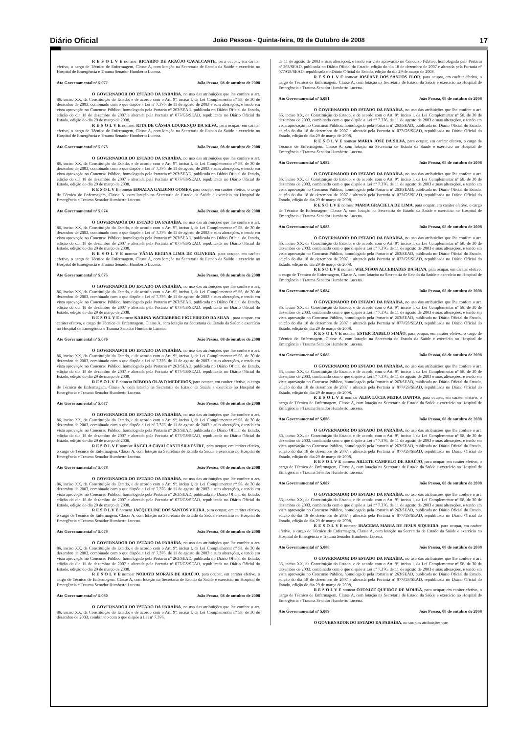Diário Oficial João Pessoa - Quinta-feira, 09 de Outubro de 2008 17
R E S O L V E nomear RICARDO DE ARAÚJO CAVALCANTE, para ocupar, em caráter efetivo, o cargo de Técnico de Enfermagem, Classe A, com lotação na Secretaria de Estado da Saúde e exercício no Hospital de Emergência e Trauma Senador Humberto Lucena.
Ato Governamental nº 5.072 João Pessoa, 08 de outubro de 2008
O GOVERNADOR DO ESTADO DA PARAÍBA, no uso das atribuições que lhe confere o art. 86, inciso XX, da Constituição do Estado, e de acordo com o Art. 9º, inciso I, da Lei Complementar nº 58, de 30 de dezembro de 2003, combinado com o que dispõe a Lei nº 7.376, de 11 de agosto de 2003 e suas alterações, e tendo em vista aprovação no Concurso Público, homologado pela Portaria nº 263/SEAD, publicada no Diário Oficial do Estado, edição do dia 18 de dezembro de 2007 e alterada pela Portaria nº 077/GS/SEAD, republicada no Diário Oficial do Estado, edição do dia 29 de março de 2008,
R E S O L V E nomear RITA DE CÁSSIA LOURENÇO DA SILVA, para ocupar, em caráter efetivo, o cargo de Técnico de Enfermagem, Classe A, com lotação na Secretaria de Estado da Saúde e exercício no Hospital de Emergência e Trauma Senador Humberto Lucena.
Ato Governamental nº 5.073 João Pessoa, 08 de outubro de 2008
O GOVERNADOR DO ESTADO DA PARAÍBA, no uso das atribuições que lhe confere o art. 86, inciso XX, da Constituição do Estado, e de acordo com o Art. 9º, inciso I, da Lei Complementar nº 58, de 30 de dezembro de 2003, combinado com o que dispõe a Lei nº 7.376, de 11 de agosto de 2003 e suas alterações, e tendo em vista aprovação no Concurso Público, homologado pela Portaria nº 263/SEAD, publicada no Diário Oficial do Estado, edição do dia 18 de dezembro de 2007 e alterada pela Portaria nº 077/GS/SEAD, republicada no Diário Oficial do Estado, edição do dia 29 de março de 2008,
R E S O L V E nomear EDNALVA GALDINO GOMES, para ocupar, em caráter efetivo, o cargo de Técnico de Enfermagem, Classe A, com lotação na Secretaria de Estado da Saúde e exercício no Hospital de Emergência e Trauma Senador Humberto Lucena.
Ato Governamental nº 5.074 João Pessoa, 08 de outubro de 2008
O GOVERNADOR DO ESTADO DA PARAÍBA, no uso das atribuições que lhe confere o art. 86, inciso XX, da Constituição do Estado, e de acordo com o Art. 9º, inciso I, da Lei Complementar nº 58, de 30 de dezembro de 2003, combinado com o que dispõe a Lei nº 7.376, de 11 de agosto de 2003 e suas alterações, e tendo em vista aprovação no Concurso Público, homologado pela Portaria nº 263/SEAD, publicada no Diário Oficial do Estado, edição do dia 18 de dezembro de 2007 e alterada pela Portaria nº 077/GS/SEAD, republicada no Diário Oficial do Estado, edição do dia 29 de março de 2008,
R E S O L V E nomear VÂNIA REGINA LIMA DE OLIVEIRA, para ocupar, em caráter efetivo, o cargo de Técnico de Enfermagem, Classe A, com lotação na Secretaria de Estado da Saúde e exercício no Hospital de Emergência e Trauma Senador Humberto Lucena.
Ato Governamental nº 5.075 João Pessoa, 08 de outubro de 2008
O GOVERNADOR DO ESTADO DA PARAÍBA, no uso das atribuições que lhe confere o art. 86, inciso XX, da Constituição do Estado, e de acordo com o Art. 9º, inciso I, da Lei Complementar nº 58, de 30 de dezembro de 2003, combinado com o que dispõe a Lei nº 7.376, de 11 de agosto de 2003 e suas alterações, e tendo em vista aprovação no Concurso Público, homologado pela Portaria nº 263/SEAD, publicada no Diário Oficial do Estado, edição do dia 18 de dezembro de 2007 e alterada pela Portaria nº 077/GS/SEAD, republicada no Diário Oficial do Estado, edição do dia 29 de março de 2008,
R E S O L V E nomear KARINA WACEMBERG FIGUEIREDO DA SILVA , para ocupar, em caráter efetivo, o cargo de Técnico de Enfermagem, Classe A, com lotação na Secretaria de Estado da Saúde e exercício no Hospital de Emergência e Trauma Senador Humberto Lucena.
Ato Governamental nº 5.076 João Pessoa, 08 de outubro de 2008
O GOVERNADOR DO ESTADO DA PARAÍBA, no uso das atribuições que lhe confere o art. 86, inciso XX, da Constituição do Estado, e de acordo com o Art. 9º, inciso I, da Lei Complementar nº 58, de 30 de dezembro de 2003, combinado com o que dispõe a Lei nº 7.376, de 11 de agosto de 2003 e suas alterações, e tendo em vista aprovação no Concurso Público, homologado pela Portaria nº 263/SEAD, publicada no Diário Oficial do Estado, edição do dia 18 de dezembro de 2007 e alterada pela Portaria nº 077/GS/SEAD, republicada no Diário Oficial do Estado, edição do dia 29 de março de 2008,
R E S O L V E nomear DÉBORA OLAVO MEDEIROS, para ocupar, em caráter efetivo, o cargo de Técnico de Enfermagem, Classe A, com lotação na Secretaria de Estado da Saúde e exercício no Hospital de Emergência e Trauma Senador Humberto Lucena.
Ato Governamental nº 5.077 João Pessoa, 08 de outubro de 2008
O GOVERNADOR DO ESTADO DA PARAÍBA, no uso das atribuições que lhe confere o art. 86, inciso XX, da Constituição do Estado, e de acordo com o Art. 9º, inciso I, da Lei Complementar nº 58, de 30 de dezembro de 2003, combinado com o que dispõe a Lei nº 7.376, de 11 de agosto de 2003 e suas alterações, e tendo em vista aprovação no Concurso Público, homologado pela Portaria nº 263/SEAD, publicada no Diário Oficial do Estado, edição do dia 18 de dezembro de 2007 e alterada pela Portaria nº 077/GS/SEAD, republicada no Diário Oficial do Estado, edição do dia 29 de março de 2008,
R E S O L V E nomear ÂNGELA CAVALCANTI SILVESTRE, para ocupar, em caráter efetivo, o cargo de Técnico de Enfermagem, Classe A, com lotação na Secretaria de Estado da Saúde e exercício no Hospital de Emergência e Trauma Senador Humberto Lucena.
Ato Governamental nº 5.078 João Pessoa, 08 de outubro de 2008
O GOVERNADOR DO ESTADO DA PARAÍBA, no uso das atribuições que lhe confere o art. 86, inciso XX, da Constituição do Estado, e de acordo com o Art. 9º, inciso I, da Lei Complementar nº 58, de 30 de dezembro de 2003, combinado com o que dispõe a Lei nº 7.376, de 11 de agosto de 2003 e suas alterações, e tendo em vista aprovação no Concurso Público, homologado pela Portaria nº 263/SEAD, publicada no Diário Oficial do Estado, edição do dia 18 de dezembro de 2007 e alterada pela Portaria nº 077/GS/SEAD, republicada no Diário Oficial do Estado, edição do dia 29 de março de 2008,
R E S O L V E nomear JACQUELINE DOS SANTOS VIEIRA, para ocupar, em caráter efetivo, o cargo de Técnico de Enfermagem, Classe A, com lotação na Secretaria de Estado da Saúde e exercício no Hospital de Emergência e Trauma Senador Humberto Lucena.
Ato Governamental nº 5.079 João Pessoa, 08 de outubro de 2008
O GOVERNADOR DO ESTADO DA PARAÍBA, no uso das atribuições que lhe confere o art. 86, inciso XX, da Constituição do Estado, e de acordo com o Art. 9º, inciso I, da Lei Complementar nº 58, de 30 de dezembro de 2003, combinado com o que dispõe a Lei nº 7.376, de 11 de agosto de 2003 e suas alterações, e tendo em vista aprovação no Concurso Público, homologado pela Portaria nº 263/SEAD, publicada no Diário Oficial do Estado, edição do dia 18 de dezembro de 2007 e alterada pela Portaria nº 077/GS/SEAD, republicada no Diário Oficial do Estado, edição do dia 29 de março de 2008,
R E S O L V E nomear NORAYD MORAIS DE ARAÚJO, para ocupar, em caráter efetivo, o cargo de Técnico de Enfermagem, Classe A, com lotação na Secretaria de Estado da Saúde e exercício no Hospital de Emergência e Trauma Senador Humberto Lucena.
Ato Governamental nº 5.080 João Pessoa, 08 de outubro de 2008
O GOVERNADOR DO ESTADO DA PARAÍBA, no uso das atribuições que lhe confere o art. 86, inciso XX, da Constituição do Estado, e de acordo com o Art. 9º, inciso I, da Lei Complementar nº 58, de 30 de dezembro de 2003, combinado com o que dispõe a Lei nº 7.376,
de 11 de agosto de 2003 e suas alterações, e tendo em vista aprovação no Concurso Público, homologado pela Portaria nº 263/SEAD, publicada no Diário Oficial do Estado, edição do dia 18 de dezembro de 2007 e alterada pela Portaria nº 077/GS/SEAD, republicada no Diário Oficial do Estado, edição do dia 29 de março de 2008,
R E S O L V E nomear JOSEANE DOS SANTOS FLOR, para ocupar, em caráter efetivo, o cargo de Técnico de Enfermagem, Classe A, com lotação na Secretaria de Estado da Saúde e exercício no Hospital de Emergência e Trauma Senador Humberto Lucena.
Ato Governamental nº 5.081 João Pessoa, 08 de outubro de 2008
O GOVERNADOR DO ESTADO DA PARAÍBA, no uso das atribuições que lhe confere o art. 86, inciso XX, da Constituição do Estado, e de acordo com o Art. 9º, inciso I, da Lei Complementar nº 58, de 30 de dezembro de 2003, combinado com o que dispõe a Lei nº 7.376, de 11 de agosto de 2003 e suas alterações, e tendo em vista aprovação no Concurso Público, homologado pela Portaria nº 263/SEAD, publicada no Diário Oficial do Estado, edição do dia 18 de dezembro de 2007 e alterada pela Portaria nº 077/GS/SEAD, republicada no Diário Oficial do Estado, edição do dia 29 de março de 2008,
R E S O L V E nomear MARIA JOSÉ DA SILVA, para ocupar, em caráter efetivo, o cargo de Técnico de Enfermagem, Classe A, com lotação na Secretaria de Estado da Saúde e exercício no Hospital de Emergência e Trauma Senador Humberto Lucena.
Ato Governamental nº 5.082 João Pessoa, 08 de outubro de 2008
O GOVERNADOR DO ESTADO DA PARAÍBA, no uso das atribuições que lhe confere o art. 86, inciso XX, da Constituição do Estado, e de acordo com o Art. 9º, inciso I, da Lei Complementar nº 58, de 30 de dezembro de 2003, combinado com o que dispõe a Lei nº 7.376, de 11 de agosto de 2003 e suas alterações, e tendo em vista aprovação no Concurso Público, homologado pela Portaria nº 263/SEAD, publicada no Diário Oficial do Estado, edição do dia 18 de dezembro de 2007 e alterada pela Portaria nº 077/GS/SEAD, republicada no Diário Oficial do Estado, edição do dia 29 de março de 2008,
R E S O L V E nomear MARIA GRACIELA DE LIMA, para ocupar, em caráter efetivo, o cargo de Técnico de Enfermagem, Classe A, com lotação na Secretaria de Estado da Saúde e exercício no Hospital de Emergência e Trauma Senador Humberto Lucena.
Ato Governamental nº 5.083 João Pessoa, 08 de outubro de 2008
O GOVERNADOR DO ESTADO DA PARAÍBA, no uso das atribuições que lhe confere o art. 86, inciso XX, da Constituição do Estado, e de acordo com o Art. 9º, inciso I, da Lei Complementar nº 58, de 30 de dezembro de 2003, combinado com o que dispõe a Lei nº 7.376, de 11 de agosto de 2003 e suas alterações, e tendo em vista aprovação no Concurso Público, homologado pela Portaria nº 263/SEAD, publicada no Diário Oficial do Estado, edição do dia 18 de dezembro de 2007 e alterada pela Portaria nº 077/GS/SEAD, republicada no Diário Oficial do Estado, edição do dia 29 de março de 2008,
R E S O L V E nomear WELNISON ALCEBIADES DA SILVA, para ocupar, em caráter efetivo, o cargo de Técnico de Enfermagem, Classe A, com lotação na Secretaria de Estado da Saúde e exercício no Hospital de Emergência e Trauma Senador Humberto Lucena.
Ato Governamental nº 5.084 João Pessoa, 08 de outubro de 2008
O GOVERNADOR DO ESTADO DA PARAÍBA, no uso das atribuições que lhe confere o art. 86, inciso XX, da Constituição do Estado, e de acordo com o Art. 9º, inciso I, da Lei Complementar nº 58, de 30 de dezembro de 2003, combinado com o que dispõe a Lei nº 7.376, de 11 de agosto de 2003 e suas alterações, e tendo em vista aprovação no Concurso Público, homologado pela Portaria nº 263/SEAD, publicada no Diário Oficial do Estado, edição do dia 18 de dezembro de 2007 e alterada pela Portaria nº 077/GS/SEAD, republicada no Diário Oficial do Estado, edição do dia 29 de março de 2008,
R E S O L V E nomear ESTER RABELO SIMÃO, para ocupar, em caráter efetivo, o cargo de Técnico de Enfermagem, Classe A, com lotação na Secretaria de Estado da Saúde e exercício no Hospital de Emergência e Trauma Senador Humberto Lucena.
Ato Governamental nº 5.085 João Pessoa, 08 de outubro de 2008
O GOVERNADOR DO ESTADO DA PARAÍBA, no uso das atribuições que lhe confere o art. 86, inciso XX, da Constituição do Estado, e de acordo com o Art. 9º, inciso I, da Lei Complementar nº 58, de 30 de dezembro de 2003, combinado com o que dispõe a Lei nº 7.376, de 11 de agosto de 2003 e suas alterações, e tendo em vista aprovação no Concurso Público, homologado pela Portaria nº 263/SEAD, publicada no Diário Oficial do Estado, edição do dia 18 de dezembro de 2007 e alterada pela Portaria nº 077/GS/SEAD, republicada no Diário Oficial do Estado, edição do dia 29 de março de 2008,
R E S O L V E nomear ALBA LÚCIA MEIRA DANTAS, para ocupar, em caráter efetivo, o cargo de Técnico de Enfermagem, Classe A, com lotação na Secretaria de Estado da Saúde e exercício no Hospital de Emergência e Trauma Senador Humberto Lucena.
Ato Governamental nº 5.086 João Pessoa, 08 de outubro de 2008
O GOVERNADOR DO ESTADO DA PARAÍBA, no uso das atribuições que lhe confere o art. 86, inciso XX, da Constituição do Estado, e de acordo com o Art. 9º, inciso I, da Lei Complementar nº 58, de 30 de dezembro de 2003, combinado com o que dispõe a Lei nº 7.376, de 11 de agosto de 2003 e suas alterações, e tendo em vista aprovação no Concurso Público, homologado pela Portaria nº 263/SEAD, publicada no Diário Oficial do Estado, edição do dia 18 de dezembro de 2007 e alterada pela Portaria nº 077/GS/SEAD, republicada no Diário Oficial do Estado, edição do dia 29 de março de 2008,
R E S O L V E nomear ARLETE CAMPELO DE ARAÚJO, para ocupar, em caráter efetivo, o cargo de Técnico de Enfermagem, Classe A, com lotação na Secretaria de Estado da Saúde e exercício no Hospital de Emergência e Trauma Senador Humberto Lucena.
Ato Governamental nº 5.087 João Pessoa, 08 de outubro de 2008
O GOVERNADOR DO ESTADO DA PARAÍBA, no uso das atribuições que lhe confere o art. 86, inciso XX, da Constituição do Estado, e de acordo com o Art. 9º, inciso I, da Lei Complementar nº 58, de 30 de dezembro de 2003, combinado com o que dispõe a Lei nº 7.376, de 11 de agosto de 2003 e suas alterações, e tendo em vista aprovação no Concurso Público, homologado pela Portaria nº 263/SEAD, publicada no Diário Oficial do Estado, edição do dia 18 de dezembro de 2007 e alterada pela Portaria nº 077/GS/SEAD, republicada no Diário Oficial do Estado, edição do dia 29 de março de 2008,
R E S O L V E nomear IRACEMA MARIA DE JESUS SIQUEIRA, para ocupar, em caráter efetivo, o cargo de Técnico de Enfermagem, Classe A, com lotação na Secretaria de Estado da Saúde e exercício no Hospital de Emergência e Trauma Senador Humberto Lucena.
Ato Governamental nº 5.088 João Pessoa, 08 de outubro de 2008
O GOVERNADOR DO ESTADO DA PARAÍBA, no uso das atribuições que lhe confere o art. 86, inciso XX, da Constituição do Estado, e de acordo com o Art. 9º, inciso I, da Lei Complementar nº 58, de 30 de dezembro de 2003, combinado com o que dispõe a Lei nº 7.376, de 11 de agosto de 2003 e suas alterações, e tendo em vista aprovação no Concurso Público, homologado pela Portaria nº 263/SEAD, publicada no Diário Oficial do Estado, edição do dia 18 de dezembro de 2007 e alterada pela Portaria nº 077/GS/SEAD, republicada no Diário Oficial do Estado, edição do dia 29 de março de 2008,
R E S O L V E nomear OTONIZE QUEIROZ DE MOURA, para ocupar, em caráter efetivo, o cargo de Técnico de Enfermagem, Classe A, com lotação na Secretaria de Estado da Saúde e exercício no Hospital de Emergência e Trauma Senador Humberto Lucena.
Ato Governamental nº 5.089 João Pessoa, 08 de outubro de 2008
O GOVERNADOR DO ESTADO DA PARAÍBA, no uso das atribuições que